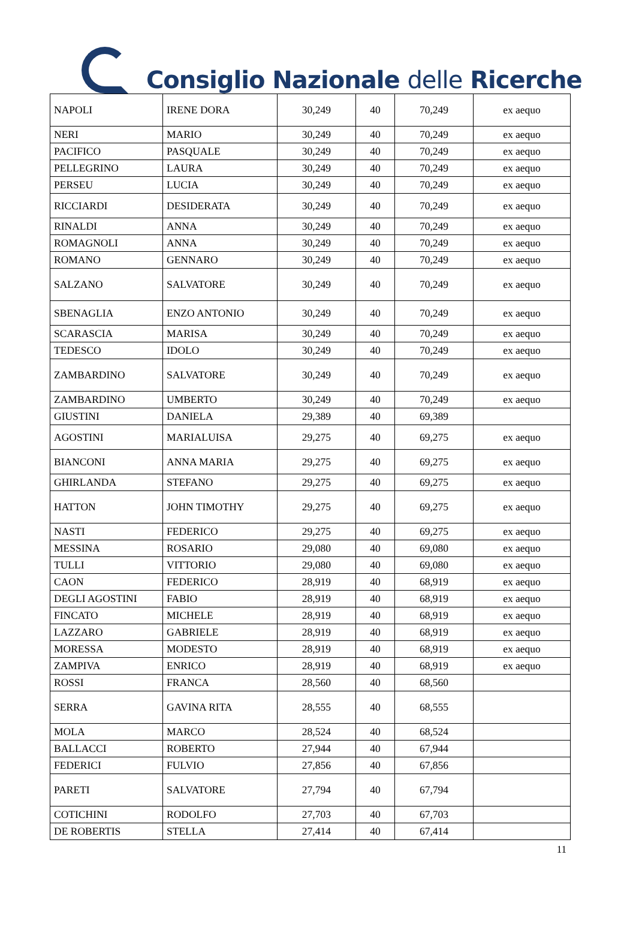Consiglio Nazionale delle Ricerche
| NAPOLI | IRENE DORA | 30,249 | 40 | 70,249 | ex aequo |
| NERI | MARIO | 30,249 | 40 | 70,249 | ex aequo |
| PACIFICO | PASQUALE | 30,249 | 40 | 70,249 | ex aequo |
| PELLEGRINO | LAURA | 30,249 | 40 | 70,249 | ex aequo |
| PERSEU | LUCIA | 30,249 | 40 | 70,249 | ex aequo |
| RICCIARDI | DESIDERATA | 30,249 | 40 | 70,249 | ex aequo |
| RINALDI | ANNA | 30,249 | 40 | 70,249 | ex aequo |
| ROMAGNOLI | ANNA | 30,249 | 40 | 70,249 | ex aequo |
| ROMANO | GENNARO | 30,249 | 40 | 70,249 | ex aequo |
| SALZANO | SALVATORE | 30,249 | 40 | 70,249 | ex aequo |
| SBENAGLIA | ENZO ANTONIO | 30,249 | 40 | 70,249 | ex aequo |
| SCARASCIA | MARISA | 30,249 | 40 | 70,249 | ex aequo |
| TEDESCO | IDOLO | 30,249 | 40 | 70,249 | ex aequo |
| ZAMBARDINO | SALVATORE | 30,249 | 40 | 70,249 | ex aequo |
| ZAMBARDINO | UMBERTO | 30,249 | 40 | 70,249 | ex aequo |
| GIUSTINI | DANIELA | 29,389 | 40 | 69,389 | |
| AGOSTINI | MARIALUISA | 29,275 | 40 | 69,275 | ex aequo |
| BIANCONI | ANNA MARIA | 29,275 | 40 | 69,275 | ex aequo |
| GHIRLANDA | STEFANO | 29,275 | 40 | 69,275 | ex aequo |
| HATTON | JOHN TIMOTHY | 29,275 | 40 | 69,275 | ex aequo |
| NASTI | FEDERICO | 29,275 | 40 | 69,275 | ex aequo |
| MESSINA | ROSARIO | 29,080 | 40 | 69,080 | ex aequo |
| TULLI | VITTORIO | 29,080 | 40 | 69,080 | ex aequo |
| CAON | FEDERICO | 28,919 | 40 | 68,919 | ex aequo |
| DEGLI AGOSTINI | FABIO | 28,919 | 40 | 68,919 | ex aequo |
| FINCATO | MICHELE | 28,919 | 40 | 68,919 | ex aequo |
| LAZZARO | GABRIELE | 28,919 | 40 | 68,919 | ex aequo |
| MORESSA | MODESTO | 28,919 | 40 | 68,919 | ex aequo |
| ZAMPIVA | ENRICO | 28,919 | 40 | 68,919 | ex aequo |
| ROSSI | FRANCA | 28,560 | 40 | 68,560 | |
| SERRA | GAVINA RITA | 28,555 | 40 | 68,555 | |
| MOLA | MARCO | 28,524 | 40 | 68,524 | |
| BALLACCI | ROBERTO | 27,944 | 40 | 67,944 | |
| FEDERICI | FULVIO | 27,856 | 40 | 67,856 | |
| PARETI | SALVATORE | 27,794 | 40 | 67,794 | |
| COTICHINI | RODOLFO | 27,703 | 40 | 67,703 | |
| DE ROBERTIS | STELLA | 27,414 | 40 | 67,414 | |
11